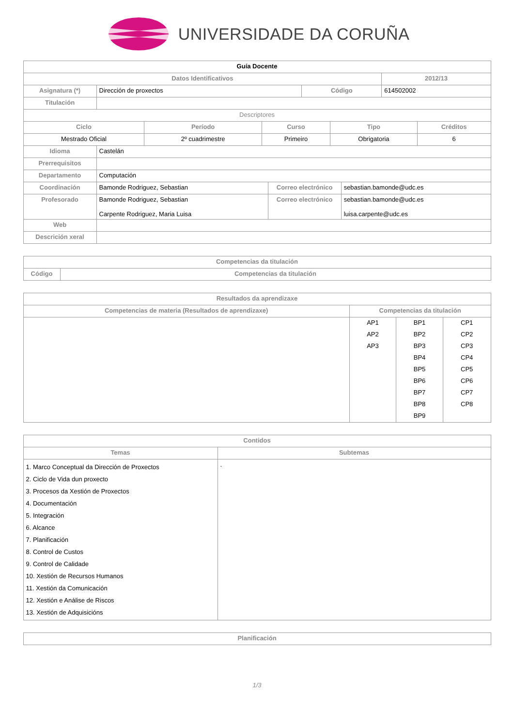UNIVERSIDADE DA CORUÑA
| Guía Docente | | | |
| --- | --- | --- | --- |
| Datos Identificativos | | | 2012/13 |
| Asignatura (*) | Dirección de proxectos | Código | 614502002 |
| Titulación | | | |
| Descriptores | | | | |
| Ciclo | Período | Curso | Tipo | Créditos |
| Mestrado Oficial | 2º cuadrimestre | Primeiro | Obrigatoria | 6 |
| Idioma | Castelán | | |
| Prerrequisitos | | | |
| Departamento | Computación | | |
| Coordinación | Bamonde Rodriguez, Sebastian | Correo electrónico | sebastian.bamonde@udc.es |
| Profesorado | Bamonde Rodriguez, Sebastian Carpente Rodriguez, Maria Luisa | Correo electrónico | sebastian.bamonde@udc.es luisa.carpente@udc.es |
| Web | | | |
| Descrición xeral | | | |
| Competencias da titulación | |
| --- | --- |
| Código | Competencias da titulación |
| Resultados da aprendizaxe | | | |
| --- | --- | --- | --- |
| Competencias de materia (Resultados de aprendizaxe) | Competencias da titulación | | |
| | AP1 | BP1 | CP1 |
| | AP2 | BP2 | CP2 |
| | AP3 | BP3 | CP3 |
| | | BP4 | CP4 |
| | | BP5 | CP5 |
| | | BP6 | CP6 |
| | | BP7 | CP7 |
| | | BP8 | CP8 |
| | | BP9 | |
| Contidos | |
| --- | --- |
| Temas | Subtemas |
| 1. Marco Conceptual da Dirección de Proxectos 2. Ciclo de Vida dun proxecto 3. Procesos da Xestión de Proxectos 4. Documentación 5. Integración 6. Alcance 7. Planificación 8. Control de Custos 9. Control de Calidade 10. Xestión de Recursos Humanos 11. Xestión da Comunicación 12. Xestión e Análise de Riscos 13. Xestión de Adquisicións | . |
| Planificación |
| --- |
1/3